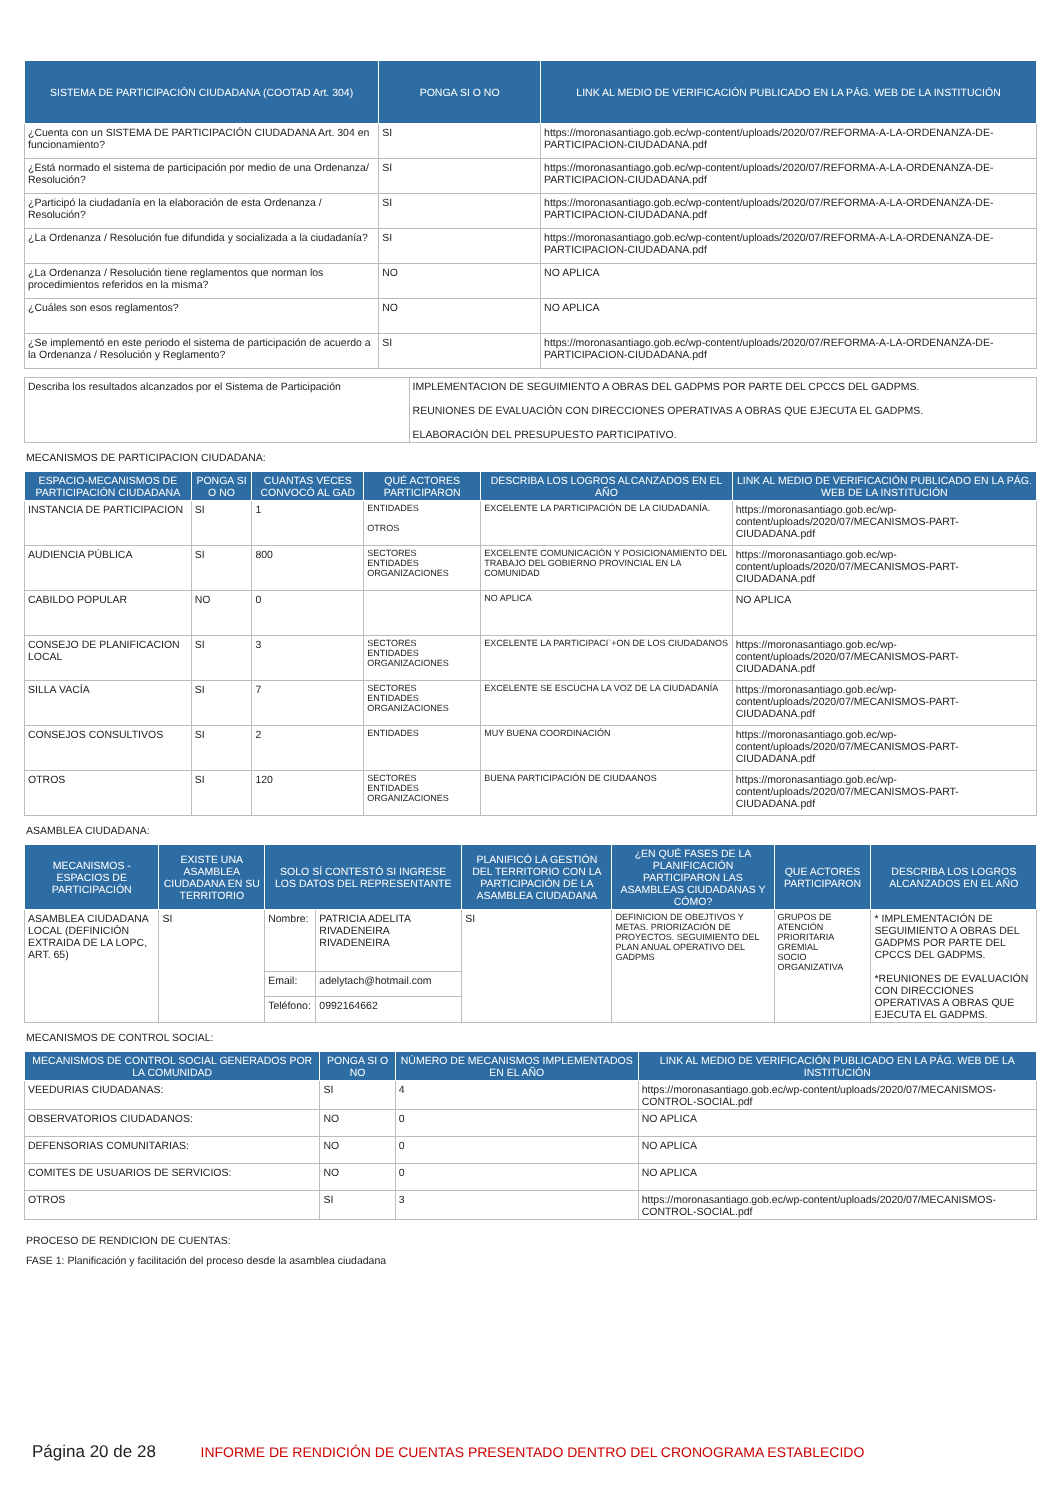| SISTEMA DE PARTICIPACIÓN CIUDADANA (COOTAD Art. 304) | PONGA SI O NO | LINK AL MEDIO DE VERIFICACIÓN PUBLICADO EN LA PÁG. WEB DE LA INSTITUCIÓN |
| --- | --- | --- |
| ¿Cuenta con un SISTEMA DE PARTICIPACIÓN CIUDADANA Art. 304 en funcionamiento? | SI | https://moronasantiago.gob.ec/wp-content/uploads/2020/07/REFORMA-A-LA-ORDENANZA-DE-PARTICIPACION-CIUDADANA.pdf |
| ¿Está normado el sistema de participación por medio de una Ordenanza/ Resolución? | SI | https://moronasantiago.gob.ec/wp-content/uploads/2020/07/REFORMA-A-LA-ORDENANZA-DE-PARTICIPACION-CIUDADANA.pdf |
| ¿Participó la ciudadanía en la elaboración de esta Ordenanza / Resolución? | SI | https://moronasantiago.gob.ec/wp-content/uploads/2020/07/REFORMA-A-LA-ORDENANZA-DE-PARTICIPACION-CIUDADANA.pdf |
| ¿La Ordenanza / Resolución fue difundida y socializada a la ciudadanía? | SI | https://moronasantiago.gob.ec/wp-content/uploads/2020/07/REFORMA-A-LA-ORDENANZA-DE-PARTICIPACION-CIUDADANA.pdf |
| ¿La Ordenanza / Resolución tiene reglamentos que norman los procedimientos referidos en la misma? | NO | NO APLICA |
| ¿Cuáles son esos reglamentos? | NO | NO APLICA |
| ¿Se implementó en este periodo el sistema de participación de acuerdo a la Ordenanza / Resolución y Reglamento? | SI | https://moronasantiago.gob.ec/wp-content/uploads/2020/07/REFORMA-A-LA-ORDENANZA-DE-PARTICIPACION-CIUDADANA.pdf |
| Describa los resultados alcanzados por el Sistema de Participación | IMPLEMENTACION DE SEGUIMIENTO A OBRAS DEL GADPMS POR PARTE DEL CPCCS DEL GADPMS. REUNIONES DE EVALUACIÓN CON DIRECCIONES OPERATIVAS A OBRAS QUE EJECUTA EL GADPMS. ELABORACIÓN DEL PRESUPUESTO PARTICIPATIVO. |
MECANISMOS DE PARTICIPACION CIUDADANA:
| ESPACIO-MECANISMOS DE PARTICIPACIÓN CIUDADANA | PONGA SI O NO | CUANTAS VECES CONVOCÓ AL GAD | QUÉ ACTORES PARTICIPARON | DESCRIBA LOS LOGROS ALCANZADOS EN EL AÑO | LINK AL MEDIO DE VERIFICACIÓN PUBLICADO EN LA PÁG. WEB DE LA INSTITUCIÓN |
| --- | --- | --- | --- | --- | --- |
| INSTANCIA DE PARTICIPACION | SI | 1 | ENTIDADES OTROS | EXCELENTE LA PARTICIPACIÓN DE LA CIUDADANÍA. | https://moronasantiago.gob.ec/wp-content/uploads/2020/07/MECANISMOS-PART-CIUDADANA.pdf |
| AUDIENCIA PÚBLICA | SI | 800 | SECTORES ENTIDADES ORGANIZACIONES | EXCELENTE COMUNICACIÓN Y POSICIONAMIENTO DEL TRABAJO DEL GOBIERNO PROVINCIAL EN LA COMUNIDAD | https://moronasantiago.gob.ec/wp-content/uploads/2020/07/MECANISMOS-PART-CIUDADANA.pdf |
| CABILDO POPULAR | NO | 0 | | NO APLICA | NO APLICA |
| CONSEJO DE PLANIFICACION LOCAL | SI | 3 | SECTORES ENTIDADES ORGANIZACIONES | EXCELENTE LA PARTICIPACI`+ON DE LOS CIUDADANOS | https://moronasantiago.gob.ec/wp-content/uploads/2020/07/MECANISMOS-PART-CIUDADANA.pdf |
| SILLA VACÍA | SI | 7 | SECTORES ENTIDADES ORGANIZACIONES | EXCELENTE SE ESCUCHA LA VOZ DE LA CIUDADANÍA | https://moronasantiago.gob.ec/wp-content/uploads/2020/07/MECANISMOS-PART-CIUDADANA.pdf |
| CONSEJOS CONSULTIVOS | SI | 2 | ENTIDADES | MUY BUENA COORDINACIÓN | https://moronasantiago.gob.ec/wp-content/uploads/2020/07/MECANISMOS-PART-CIUDADANA.pdf |
| OTROS | SI | 120 | SECTORES ENTIDADES ORGANIZACIONES | BUENA PARTICIPACIÓN DE CIUDAANOS | https://moronasantiago.gob.ec/wp-content/uploads/2020/07/MECANISMOS-PART-CIUDADANA.pdf |
ASAMBLEA CIUDADANA:
| MECANISMOS - ESPACIOS DE PARTICIPACIÓN | EXISTE UNA ASAMBLEA CIUDADANA EN SU TERRITORIO | SOLO SÍ CONTESTÓ SI INGRESE LOS DATOS DEL REPRESENTANTE | | PLANIFICÓ LA GESTIÓN DEL TERRITORIO CON LA PARTICIPACIÓN DE LA ASAMBLEA CIUDADANA | ¿EN QUÉ FASES DE LA PLANIFICACIÓN PARTICIPARON LAS ASAMBLEAS CIUDADANAS Y CÓMO? | QUE ACTORES PARTICIPARON | DESCRIBA LOS LOGROS ALCANZADOS EN EL AÑO |
| --- | --- | --- | --- | --- | --- | --- | --- |
| ASAMBLEA CIUDADANA LOCAL (DEFINICIÓN EXTRAIDA DE LA LOPC, ART. 65) | SI | Nombre: | PATRICIA ADELITA RIVADENEIRA RIVADENEIRA | SI | DEFINICION DE OBEJTIVOS Y METAS. PRIORIZACIÓN DE PROYECTOS. SEGUIMIENTO DEL PLAN ANUAL OPERATIVO DEL GADPMS | GRUPOS DE ATENCIÓN PRIORITARIA GREMIAL SOCIO ORGANIZATIVA | * IMPLEMENTACIÓN DE SEGUIMIENTO A OBRAS DEL GADPMS POR PARTE DEL CPCCS DEL GADPMS. *REUNIONES DE EVALUACIÓN CON DIRECCIONES OPERATIVAS A OBRAS QUE EJECUTA EL GADPMS. |
| | | Email: | adelytach@hotmail.com | | | | |
| | | Teléfono: | 0992164662 | | | | |
MECANISMOS DE CONTROL SOCIAL:
| MECANISMOS DE CONTROL SOCIAL GENERADOS POR LA COMUNIDAD | PONGA SI O NO | NÚMERO DE MECANISMOS IMPLEMENTADOS EN EL AÑO | LINK AL MEDIO DE VERIFICACIÓN PUBLICADO EN LA PÁG. WEB DE LA INSTITUCIÓN |
| --- | --- | --- | --- |
| VEEDURIAS CIUDADANAS: | SI | 4 | https://moronasantiago.gob.ec/wp-content/uploads/2020/07/MECANISMOS-CONTROL-SOCIAL.pdf |
| OBSERVATORIOS CIUDADANOS: | NO | 0 | NO APLICA |
| DEFENSORIAS COMUNITARIAS: | NO | 0 | NO APLICA |
| COMITES DE USUARIOS DE SERVICIOS: | NO | 0 | NO APLICA |
| OTROS | SI | 3 | https://moronasantiago.gob.ec/wp-content/uploads/2020/07/MECANISMOS-CONTROL-SOCIAL.pdf |
PROCESO DE RENDICION DE CUENTAS:
FASE 1: Planificación y facilitación del proceso desde la asamblea ciudadana
Página 20 de 28 INFORME DE RENDICIÓN DE CUENTAS PRESENTADO DENTRO DEL CRONOGRAMA ESTABLECIDO